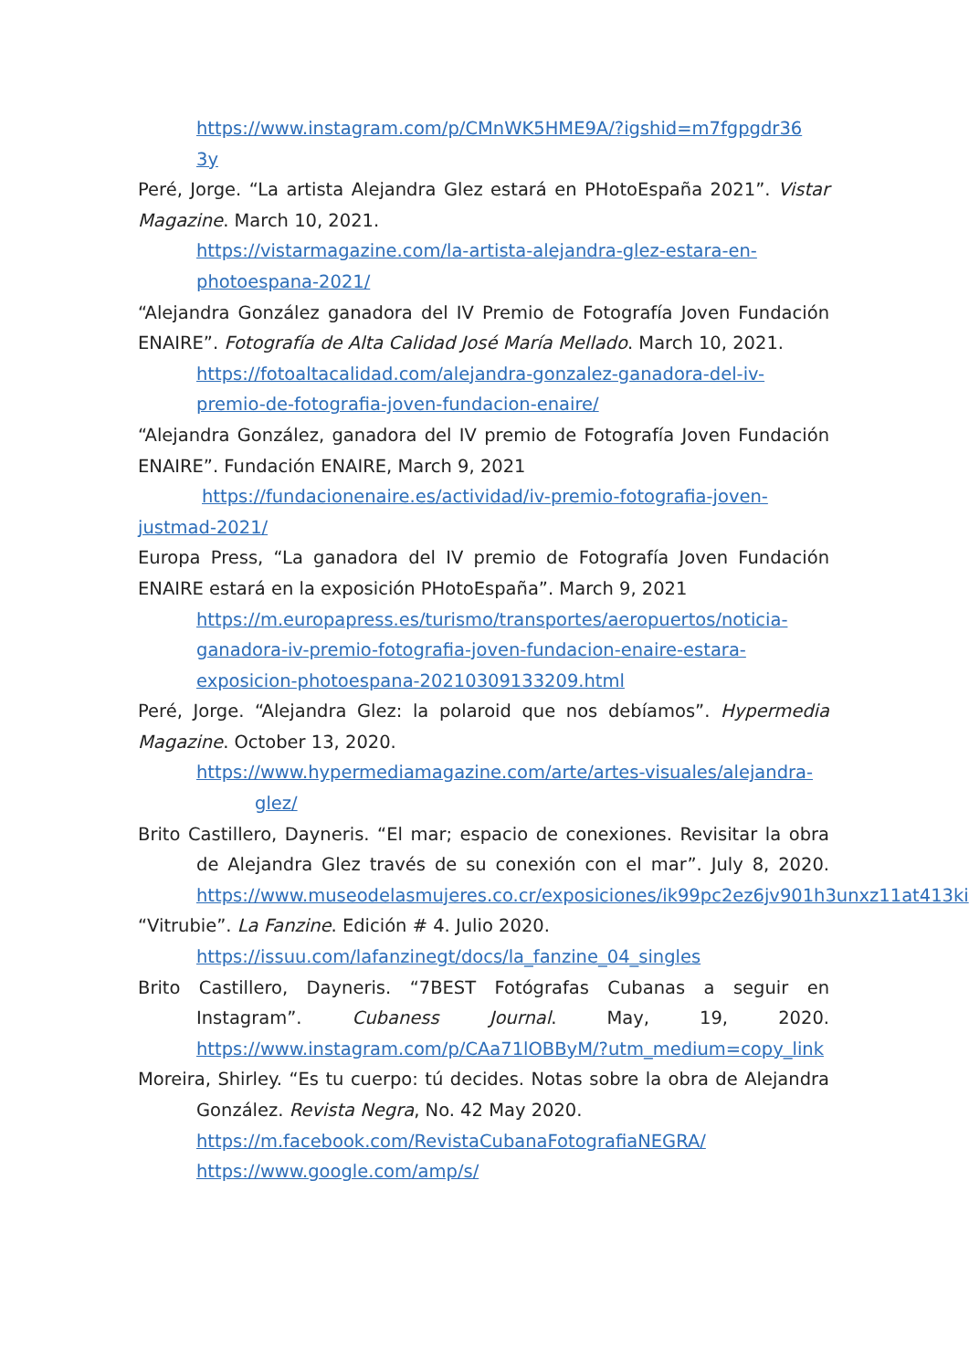https://www.instagram.com/p/CMnWK5HME9A/?igshid=m7fgpgdr36 3y
Peré, Jorge. “La artista Alejandra Glez estará en PHotoEspaña 2021”. Vistar Magazine. March 10, 2021.
https://vistarmagazine.com/la-artista-alejandra-glez-estara-en-photoespana-2021/
“Alejandra González ganadora del IV Premio de Fotografía Joven Fundación ENAIRE”. Fotografía de Alta Calidad José María Mellado. March 10, 2021.
https://fotoaltacalidad.com/alejandra-gonzalez-ganadora-del-iv-premio-de-fotografia-joven-fundacion-enaire/
“Alejandra González, ganadora del IV premio de Fotografía Joven Fundación ENAIRE”. Fundación ENAIRE, March 9, 2021
https://fundacionenaire.es/actividad/iv-premio-fotografia-joven-justmad-2021/
Europa Press, “La ganadora del IV premio de Fotografía Joven Fundación ENAIRE estará en la exposición PHotoEspaña”. March 9, 2021
https://m.europapress.es/turismo/transportes/aeropuertos/noticia-ganadora-iv-premio-fotografia-joven-fundacion-enaire-estara-exposicion-photoespana-20210309133209.html
Peré, Jorge. “Alejandra Glez: la polaroid que nos debíamos”. Hypermedia Magazine. October 13, 2020.
https://www.hypermediamagazine.com/arte/artes-visuales/alejandra-
glez/
Brito Castillero, Dayneris. “El mar; espacio de conexiones. Revisitar la obra de Alejandra Glez través de su conexión con el mar”. July 8, 2020. https://www.museodelasmujeres.co.cr/exposiciones/ik99pc2ez6jv901h3unxz11at413ki
“Vitrubie”. La Fanzine. Edición # 4. Julio 2020.
https://issuu.com/lafanzinegt/docs/la_fanzine_04_singles
Brito Castillero, Dayneris. “7BEST Fotógrafas Cubanas a seguir en Instagram”. Cubaness Journal. May, 19, 2020. https://www.instagram.com/p/CAa71lOBByM/?utm_medium=copy_link
Moreira, Shirley. “Es tu cuerpo: tú decides. Notas sobre la obra de Alejandra González. Revista Negra, No. 42 May 2020.
https://m.facebook.com/RevistaCubanaFotografiaNEGRA/
https://www.google.com/amp/s/